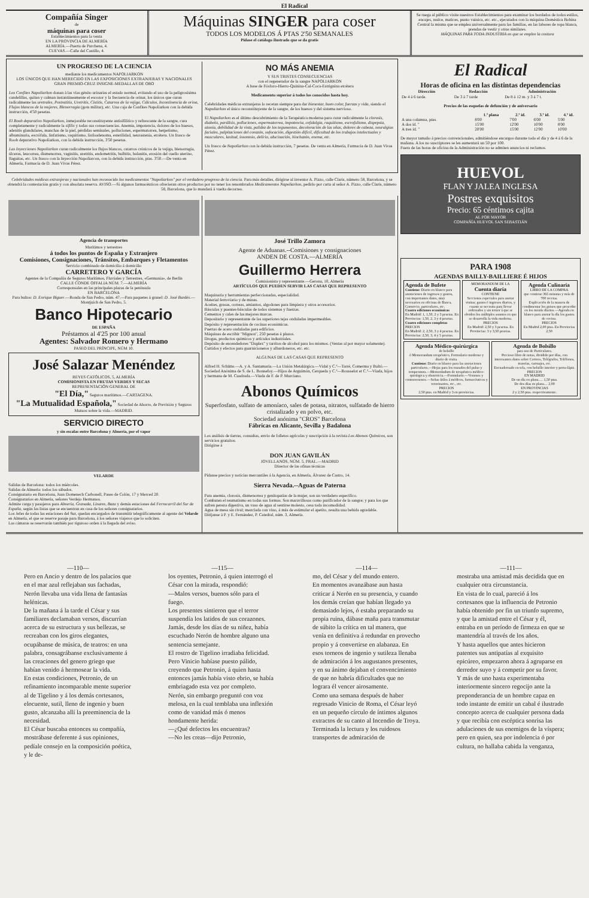El Radical
Compañía Singer
de
máquinas para coser
Establecimientos para la venta
EN LA PROVINCIA DE ALMERÍA
ALMERÍA.—Puerta de Purchena, 4.
CUEVAS.—Calle del Castillo, 4.
Máquinas SINGER para coser
TODOS LOS MODELOS Á PTAS 2'50 SEMANALES
Pídase el catálogo ilustrado que se da gratis
Se ruega al público visite nuestros Establecimientos para examinar los bordados de todos estilos, encajes, realce, matices, punto vainica, etc. etc., ejecutados con la máquina Doméstica Bobina Central la misma que se emplea universalmente para las familias, en las labores de ropa blanca, prendas de vestir y otras similares.
MÁQUINAS PARA TODA INDUSTRIA en que se emplee la costura
UN PROGRESO DE LA CIENCIA
mediante los medicamentos NAPOLIARKON
LOS ÚNICOS QUE HAN MERECIDO EN LAS EXPOSICIONES EXTRANJERAS Y NACIONALES
GRAN PREMIO-CRUZ INSIGNE-MEDALLAS DE ORO
Los Confites Napoliarkon donan á las vías génito urinarias el estado normal, evitando el uso de la peligrosísima candelillas, quitan y calman instantáneamente el escozor y la frecuencia de orinar, los únicos que curan radicalmente las uretrales, Postratitis, Uretritis, Cistitis, Catarros de la vejiga, Cálculos, Incontinencia de orina, Flujos blancos de la mujeres, Blenorragia (gota militar), etc. Una caja de Confites Napoliarkon con la debida instrucción, 4'50 pesetas.
El Roob depurativo Napoliarkon, inmejorable reconstituyente antisifilítico y refrescante de la sangre, cura completamente y radicalmente la sífilis y todas sus consecuencias. Anemia, impotencia, dolores de los huesos, adenitis glandulares, manchas de la piel, pérdidas seminales, polluciones, espermatorrea, herpetismo, albuminuria, escrófula, linfatismo, raquitismo, linfoadenoma, esterilidad, neurastenia, etcétera. Un frasco de Roob depurativo Napoliarkon, con la debida instrucción, 3'50 pesetas.
Las Inyecciones Napoliarkon curan radicalmente los flujos blancos, catarros crónicos de la vejiga, blenorragia, úlceras, leucorrea, dismenorrea, vaginitis, uretritis, endometritis, bulbitis, balanitis, erosión del cuello uterino, llaguitas, etc. Un frasco con la Inyección Napoliarcon, con la debida instrucción, ptas. 3'50.—De venta en Almería, Farmacia de D. Juan Vivas Pérez.
NO MÁS ANEMIA
Y SUS TRISTES CONSECUENCIAS
con el regenerador de la sangre NAPOLIARKON
A base de Fósforo-Hierro-Quinina-Cal-Coca-Estrignina etcétera
Medicamento superior á todos los conocidos hasta hoy.
Celebridades médicas extranjeras lo recetan siempre para dar bienestar, buen color, fuerzas y vida, siendo el Napoliarkon el único reconstituyente de la sangre, de los huesos y del sistema nervioso.
El Napoliarkon es el último descubrimiento de la Terapéutica moderna para curar radicalmente la clorosis, diabetis, parálisis, polluciones, espermatorrea, impotencia, cefalalgia, raquitismo, escrofulismo, dispepsia, atonía, debilidad de la vista, palidez de los tegumentos, decoloración de las uñas, dolores de cabeza, neuralgias faciales, palpitaciones del corazón, sofocación, digestión difícil, dificultad de los trabajos intelectuales y musculares, laxitud, insomnio, delirio, alucinación, hinchazón, enema, etc.
Un frasco de Napoliarkon con la debida instrucción, 7 pesetas. De venta en Almería, Farmacia de D. Juan Vivas Pérez.
Celebridades médicas extranjeras y nacionales han reconocido los medicamentos "Napoliarkon" por el verdadero progreso de la ciencia. Para más detalles, dirigirse al inventor A. Pizzo, calle Claris, número 58, Barcelona, y se obtendrá la contestación gratis y con absoluta reserva. AVISO.—Si algunos farmacéuticos ofrecieran otros productos por no tener los renombrados Medicamentos Napoliarkon, pedirlo por carta al señor A. Pizzo, calle Claris, número 58, Barcelona, que lo mandará á vuelta decorreo.
Agencia de transportes
Marítimos y terrestres
á todos los puntos de España y Extranjero
Comisiones, Consignaciones, Tránsitos, Embarques y Fletamentos
Servicio combinado de domicilio á domicilio
CARRETERO Y GARCÍA
Agentes de la Compañía de Seguros Marítimos, Fluviales y Terrestres, «Germania», de Berlín
CALLE CONDE OFFALIA NÚM. 7.—ALMERÍA
Corresponsales en las principales plazas de la península
EN BARCELONA
Para bultos: D. Enrique Biguer.—Ronda de San Pedro, núm. 47.—Para paquetes á granel: D. José Bardés.—Montjuich de San Pedro, 5.
Banco Hipotecario
DE ESPAÑA
Préstamos al 4'25 por 100 anual
Agentes: Salvador Romero y Hermano
PASEO DEL PRÍNCIPE, NÚM 10.
José Salazar Menéndez
REYES CATÓLICOS, 5, ALMERÍA
COMISIONISTA EN FRUTAS VERDES Y SECAS
REPRESENTACIÓN GENERAL DE
"El Día," Seguros marítimos.—CARTAGENA.
"La Mutualidad Española," Sociedad de Ahorro, de Previsión y Seguros Mutuos sobre la vida.—MADRID.
SERVICIO DIRECTO
y sin escalas entre Barcelona y Almería, por el vapor
VELARDE
Salidas de Barcelona: todos los miércoles.
Salidas de Almería: todos los sábados.
Consignatario en Barcelona, Juan Domenech Carbonell, Paseo de Colón, 17 y Merced 20.
Consignatarios en Almería, señores Verdejo Hermanos.
Admite carga y pasajeros para Almería, Granada, Linares, Baza y demás estaciones del Ferrocarril del Sur de España, según las listas que se encuentran en casa de los señores consignatarios.
Los Jefes de todas las estaciones del Sur, quedan encargados de transmitir telegráficamente al agente del Velarde en Almería, el que se reserve pasaje para Barcelona, á los señores viajeros que lo soliciten.
Las cámaras se reservarán también por riguroso orden á la llegada del aviso.
José Trillo Zamora
Agente de Aduanas.--Comisiones y consignaciones
ANDEN DE COSTA.—ALMERÍA
Guillermo Herrera
Comisionista y representante.—Gerona, 10, Almería
ARTÍCULOS QUE PUEDEN SERVIR LAS CASAS QUE REPRESENTO
Maquinaria y herramientas perfeccionadas, especialidad.
Material ferroviario y de minas.
Aceites, grasas, correas, amiantos, algodones para limpieza y otros accesorios.
Básculas y puentes-básculas de todos sistemas y fuerzas.
Cementos y cales de las mejores marcas.
Depositario y representante de las superiores tejas onduladas impermeables.
Depósito y representación de cocinas económicas.
Puertas de acero onduladas para edificios.
Máquinas de escribir "Mignon", 250 pesetas á plazos.
Drogas, productos químicos y artículos industriales.
Depósito de encendedores "Duplex" y tarritos de alcohol para los mismos. (Ventas al por mayor solamente).
Curtidos y efectos para guarnicioneros y albardoneros, etc. etc.
ALGUNAS DE LAS CASAS QUE REPRESENTO
Alfred H. Schütte.—A. y A. Santamaría.—La Unión Metalúrgica.—Vidal y C.ª—Tarré, Comerma y Bultó.—Sociedad Anónima de S. de L. Bonnefoy.—Hijos de Arguimón, Cerqueda y C.ª—Rousselot et C.ª—Viuda, hijos y hermana de M. Cuadrada.—Viuda de F. de P. Murciano.
Abonos Químicos
Superfosfato, sulfato de amoníaco, sales de potasa, nitratos, sulfatado de hierro cristalizado y en polvo, etc.
Sociedad anónima "CROS" Barcelona
Fábricas en Alicante, Sevilla y Badalona
Los análisis de tierras, consultas, envío de folletos agrícolas y suscripción á la revista Los Abonos Químicos, son servicios gratuitos.
Dirigirse á
DON JUAN GAVILÁN
JOVELLANOS, NÚM. 5, PRAL.—MADRID
Director de las ofinas técnicas
Pídanse precios y noticias mercantiles á la Agencia, en Almería, Álvarez de Castro, 14.
Sierra Nevada.--Aguas de Paterna
Para anemia, clorosis, dismenorrea y genitopatías de la mujer, son un verdadero específico.
Combaten el reumatismo en todas sus formas. Son maravillosas como purificador de la sangre; y para los que sufren pereza digestiva, un vaso de agua al sentirse molesto, cesa toda incomodidad.
Agua de mesa sin rival; mezclada con vino, á más de estimular el apetito, resulta una bebida agradable.
Diríjanse á P. y E. Fernández, P. Catedral, núm. 3, Almería.
El Radical
Horas de oficina en las distintas dependencias
| Dirección | Redacción | Administración |
| --- | --- | --- |
| De 4 á 6 tarde. | De 3 á 7 tarde | De 8 á 12 m. y 3 á 7 t. |
Precios de las esquelas de defunción y de aniversario
| | 1.ª plana | 2.ª íd. | 3.ª íd. | 4.ª íd. |
| --- | --- | --- | --- | --- |
| A una columna, ptas. | 8'00 | 7'00 | 6'00 | 5'00 |
| A dos íd. " | 15'00 | 12'00 | 10'00 | 8'00 |
| A tres íd. " | 20'00 | 15'00 | 12'00 | 10'00 |
De mayor tamaño á precios convencionales, admitiéndose encargos durante todo el día y de 4 á 6 de la mañana. A los no suscriptores se les aumentará un 50 por 100.
Fuera de las horas de oficina de la Administración no se admiten anuncios ni reclamos.
HUEVOL
FLAN Y JALEA INGLESA
Postres exquisitos
Precio: 65 céntimos cajita
AL POR MAYOR
COMPAÑÍA HUEVOL SAN SEBASTIÁN
PARA 1908
AGENDAS BAILLY-BAILLIERE É HIJOS
Agenda de Bufete
Contiene: Diario en blanco para anotaciones de ingresos y gastos, con importantes datos, muy necesarios en oficinas de Banca, Comercio, particulares, etc.
Cuatro ediciones económicas
En Madrid: 1, 1,50, 2 y 3 pesetas. En Provincias: 1,50, 2, 3 y 4 pesetas.
Cuatro ediciones completas
PRECIOS
En Madrid: 2, 2,50, 3 y 4 pesetas. En Provincias: 2,50, 3, 4 y 5 pesetas.
MEMORANDUM DE LA
Cuenta diaria
CONTIENE
Secciones especiales para anotar visitas; gastos é ingresos diarios, y cuanto se necesita para llevar ordenados y sin temor á que se olviden los múltiples asuntos en que se desarrolla la vida moderna.
PRECIOS
En Madrid: 2,50 y 3 pesetas. En Provincias: 3 y 3,50 pesetas.
Agenda Culinaria
LIBRO DE LA COMPRA
que contiene 365 minutas y más de 700 recetas.
Explicación de la manera de condimentar los guisos que prescribe en los menús diarios.—Agenda en blanco para anotar la día los gastos de cocina.
PRECIOS
En Madrid 2,00 ptas. En Provincias 2,50
Agenda Médico-quirúrgica
de bolsillo
ó Memorandum terapéutico, Formulario moderno y diario de visita.
Contiene: Diario en blanco para las anotaciones particulares.—Hojas para los trazados del pulso y temperatura.—Memorándum de terapéutica médico-quirúrgica y obstetricia.—Formulario.—Venenos y contravenenos.—Señas útiles á médicos, farmacéuticos y veterinarios, etc., etc.
PRECIOS
2,50 ptas. en Madrid y 3 en provincias.
Agenda de Bolsillo
para uso de Particulares.
Precioso libro de notas, dividido por días, con interesantes datos sobre Correos, Telégrafos, Teléfonos, tranvías, carruajes, etc.
Encuadernado en tela, con bolsillo interior y porta-lápiz.
PRECIOS
EN MADRID
De un día en plana..... 1,50 ptas.
De dos días en plana.... 2,00
EN PROVINCIAS
2 y 2,50 ptas. respectivamente.
—110—
Pero en Ancio y dentro de los palacios que en el mar azul reflejaban sus fachadas, Nerón llevaba una vida llena de fantasías helénicas.
De la mañana á la tarde el César y sus familiares declamaban versos, discurrían acerca de su estructura y sus bellezas, se recreaban con los giros elegantes, ocupábanse de música, de teatros: en una palabra, consagrábanse exclusivamente á las creaciones del genero griego que habían venido á hermosear la vida.
En estas condiciones, Petronio, de un refinamiento incomparable mente superior al de Tigelino y á los demás cortesanos, elocuente, sutil, lleno de ingenio y buen gusto, alcanzaba allí la preeminencia de la necesidad.
El César buscaba entonces su compañía, mostrábase deferente á sus opiniones, pedíale consejo en la composición poética, y le de-
—115—
los oyentes, Petronio, á quien interrogó el César con la mirada, respondió:
—Malos versos, buenos sólo para el fuego.
Los presentes sintieron que el terror suspendía los latidos de sus corazones.
Jamás, desde los días de su niñez, había escuchado Nerón de hombre alguno una sentencia semejante.
El rostro de Tigelino irradiaba felicidad.
Pero Vinicio habíase puesto pálido, creyendo que Petronio, á quien hasta entonces jamás había visto ebrio, se había embriagado esta vez por completo.
Nerón, sin embargo preguntó con voz melosa, en la cual temblaba una inflexión como de vanidad más ó menos hondamente herida:
—¿Qué defectos les encuentras?
—No les creas—dijo Petronio,
—114—
mo, del César y del mundo entero.
En momentos avanzábase aun hasta criticar á Nerón en su presencia, y cuando los demás creían que habían llegado ya demasiado lejos, ó estaba preparando su propia ruina, dábase maña para transmutar de súbito la crítica en tal manera, que venía en definitiva á redundar en provecho propio y á convertirse en alabanza. En esos torneos de ingenio y sutileza llenaba de admiración á los augustanos presentes, y en su ánimo dejaban el convencimiento de que no habría dificultades que no lograra él vencer airosamente.
Como una semana después de haber regresado Vinicio de Roma, el César leyó en un pequeño círculo de íntimos algunos extractos de su canto al Incendio de Troya.
Terminada la lectura y los ruidosos transportes de admiración de
—111—
mostraba una amistad más decidida que en cualquier otra circunstancia.
En vista de lo cual, pareció á los cortesanos que la influencia de Petronio había obtenido por fin un triunfo supremo, y que la amistad entre el César y él, entraba en un período de firmeza en que se mantendría al través de los años.
Y hasta aquellos que antes hicieron patentes sus antipatías al exquisito epicúreo, empezaron ahora á agruparse en derredor suyo y á competir por su favor.
Y más de uno hasta experimentaba interiormente sincero regocijo ante la preponderancia de un hombre capaz en todo instante de emitir un cabal é ilustrado concepto acerca de cualquier persona dada y que recibía con escéptica sonrisa las adulaciones de sus enemigos de la víspera; pero en quien, sea por indolencia ó por cultura, no hallaba cabida la venganza,